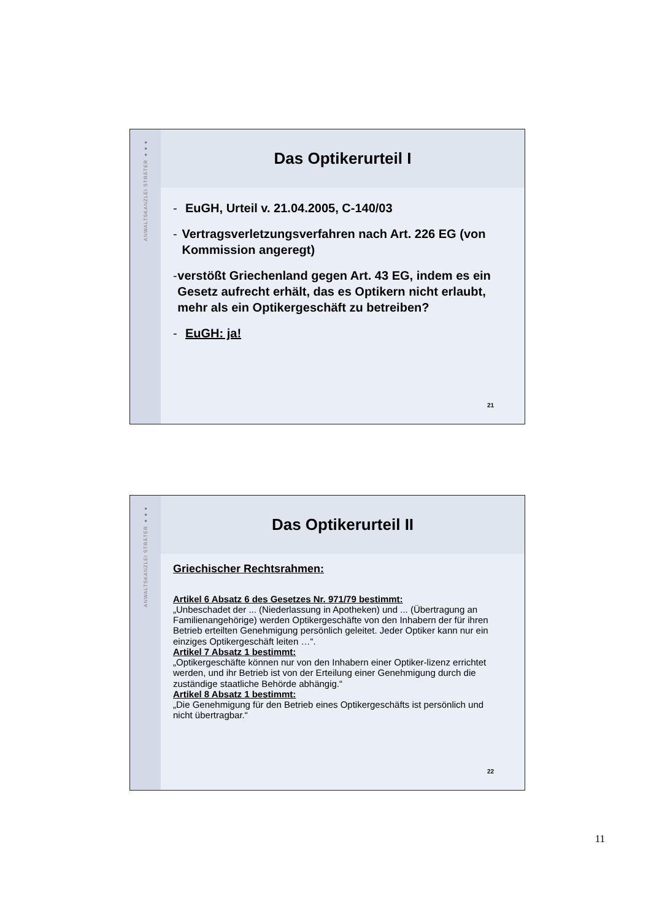ANWALTSKANZLEI STRÄTER ●●●
Das Optikerurteil I
- EuGH, Urteil v. 21.04.2005, C-140/03
- Vertragsverletzungsverfahren nach Art. 226 EG (von Kommission angeregt)
- verstößt Griechenland gegen Art. 43 EG, indem es ein Gesetz aufrecht erhält, das es Optikern nicht erlaubt, mehr als ein Optikergeschäft zu betreiben?
- EuGH: ja!
21
ANWALTSKANZLEI STRÄTER ●●●
Das Optikerurteil II
Griechischer Rechtsrahmen:
Artikel 6 Absatz 6 des Gesetzes Nr. 971/79 bestimmt:
„Unbeschadet der ... (Niederlassung in Apotheken) und ... (Übertragung an Familienangehörige) werden Optikergeschäfte von den Inhabern der für ihren Betrieb erteilten Genehmigung persönlich geleitet. Jeder Optiker kann nur ein einziges Optikergeschäft leiten …“.
Artikel 7 Absatz 1 bestimmt:
„Optikergeschäfte können nur von den Inhabern einer Optiker-lizenz errichtet werden, und ihr Betrieb ist von der Erteilung einer Genehmigung durch die zuständige staatliche Behörde abhängig.“
Artikel 8 Absatz 1 bestimmt:
„Die Genehmigung für den Betrieb eines Optikergeschäfts ist persönlich und nicht übertragbar.“
22
11